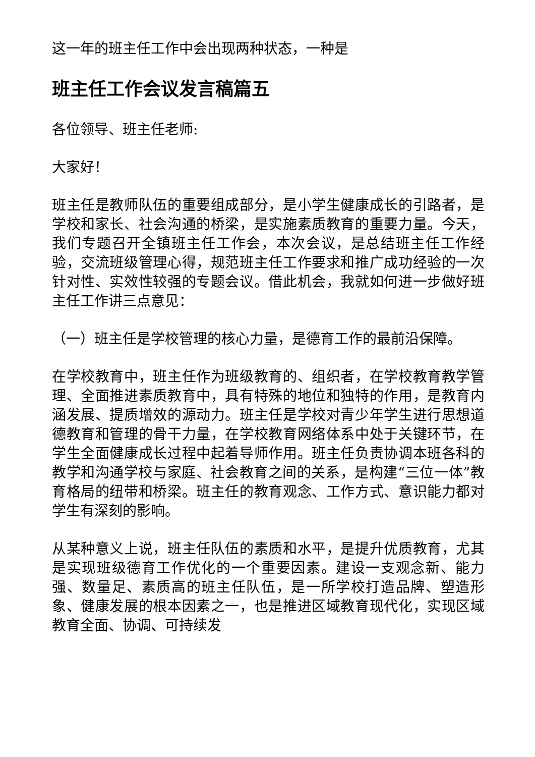这一年的班主任工作中会出现两种状态，一种是
班主任工作会议发言稿篇五
各位领导、班主任老师:
大家好！
班主任是教师队伍的重要组成部分，是小学生健康成长的引路者，是学校和家长、社会沟通的桥梁，是实施素质教育的重要力量。今天，我们专题召开全镇班主任工作会，本次会议，是总结班主任工作经验，交流班级管理心得，规范班主任工作要求和推广成功经验的一次针对性、实效性较强的专题会议。借此机会，我就如何进一步做好班主任工作讲三点意见：
（一）班主任是学校管理的核心力量，是德育工作的最前沿保障。
在学校教育中，班主任作为班级教育的、组织者，在学校教育教学管理、全面推进素质教育中，具有特殊的地位和独特的作用，是教育内涵发展、提质增效的源动力。班主任是学校对青少年学生进行思想道德教育和管理的骨干力量，在学校教育网络体系中处于关键环节，在学生全面健康成长过程中起着导师作用。班主任负责协调本班各科的教学和沟通学校与家庭、社会教育之间的关系，是构建“三位一体”教育格局的纽带和桥梁。班主任的教育观念、工作方式、意识能力都对学生有深刻的影响。
从某种意义上说，班主任队伍的素质和水平，是提升优质教育，尤其是实现班级德育工作优化的一个重要因素。建设一支观念新、能力强、数量足、素质高的班主任队伍，是一所学校打造品牌、塑造形象、健康发展的根本因素之一，也是推进区域教育现代化，实现区域教育全面、协调、可持续发